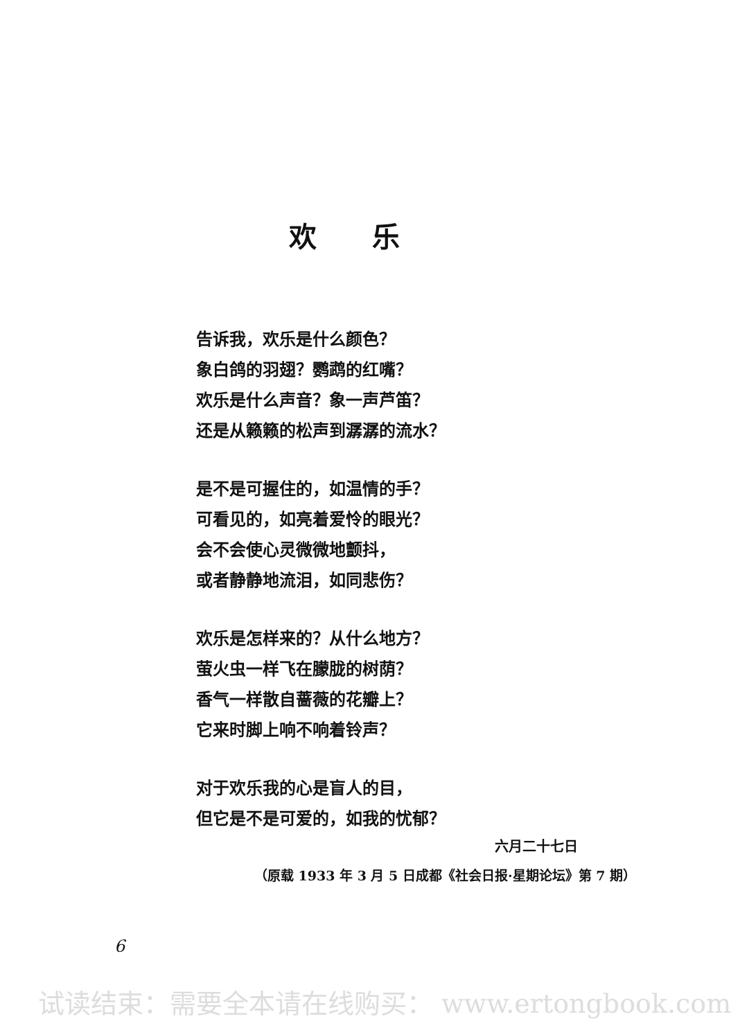欢 乐
告诉我，欢乐是什么颜色？
象白鸽的羽翅？鹦鹉的红嘴？
欢乐是什么声音？象一声芦笛？
还是从籁籁的松声到潺潺的流水？
是不是可握住的，如温情的手？
可看见的，如亮着爱怜的眼光？
会不会使心灵微微地颤抖，
或者静静地流泪，如同悲伤？
欢乐是怎样来的？从什么地方？
萤火虫一样飞在朦胧的树荫？
香气一样散自蔷薇的花瓣上？
它来时脚上响不响着铃声？
对于欢乐我的心是盲人的目，
但它是不是可爱的，如我的忧郁？
六月二十七日
（原载 1933 年 3 月 5 日成都《社会日报·星期论坛》第 7 期）
6
试读结束：需要全本请在线购买： www.ertongbook.com